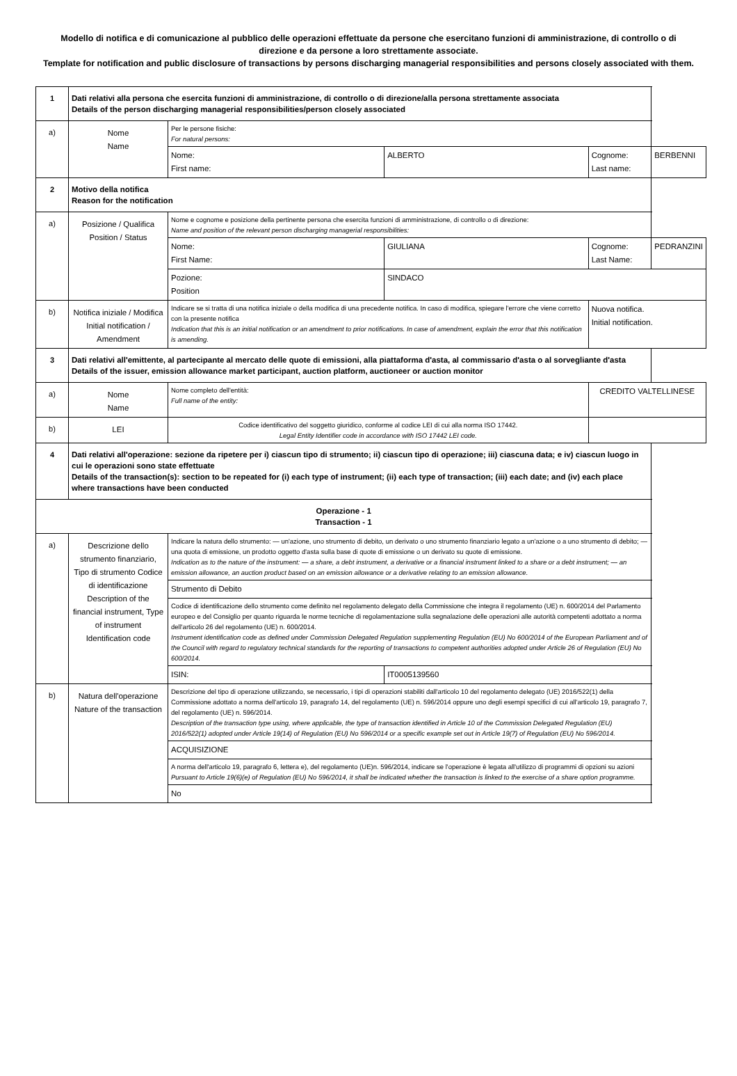Modello di notifica e di comunicazione al pubblico delle operazioni effettuate da persone che esercitano funzioni di amministrazione, di controllo o di direzione e da persone a loro strettamente associate.
Template for notification and public disclosure of transactions by persons discharging managerial responsibilities and persons closely associated with them.
| 1 | Dati relativi alla persona che esercita funzioni di amministrazione, di controllo o di direzione/alla persona strettamente associata Details of the person discharging managerial responsibilities/person closely associated | | | | |
| a) | Nome Name | Per le persone fisiche: For natural persons: | | | |
| | | Nome: First name: | ALBERTO | Cognome: Last name: | BERBENNI |
| 2 | Motivo della notifica Reason for the notification | | | | |
| a) | Posizione / Qualifica Position / Status | Nome e cognome e posizione della pertinente persona che esercita funzioni di amministrazione, di controllo o di direzione: Name and position of the relevant person discharging managerial responsibilities: | | | |
| | | Nome: First Name: | GIULIANA | Cognome: Last Name: | PEDRANZINI |
| | | Pozione: Position | SINDACO | | |
| b) | Notifica iniziale / Modifica Initial notification / Amendment | Indicare se si tratta di una notifica iniziale o della modifica di una precedente notifica. In caso di modifica, spiegare l'errore che viene corretto con la presente notifica Indication that this is an initial notification or an amendment to prior notifications. In case of amendment, explain the error that this notification is amending. | | Nuova notifica. Initial notification. | |
| 3 | Dati relativi all'emittente, al partecipante al mercato delle quote di emissioni, alla piattaforma d'asta, al commissario d'asta o al sorvegliante d'asta Details of the issuer, emission allowance market participant, auction platform, auctioneer or auction monitor | | | | |
| a) | Nome Name | Nome completo dell'entità: Full name of the entity: | | CREDITO VALTELLINESE | |
| b) | LEI | Codice identificativo del soggetto giuridico, conforme al codice LEI di cui alla norma ISO 17442. Legal Entity Identifier code in accordance with ISO 17442 LEI code. | | | |
| 4 | Dati relativi all'operazione: sezione da ripetere per i) ciascun tipo di strumento; ii) ciascun tipo di operazione; iii) ciascuna data; e iv) ciascun luogo in cui le operazioni sono state effettuate Details of the transaction(s): section to be repeated for (i) each type of instrument; (ii) each type of transaction; (iii) each date; and (iv) each place where transactions have been conducted | | | | |
| Operazione - 1 Transaction - 1 | | | | | |
| a) | Descrizione dello strumento finanziario, Tipo di strumento Codice di identificazione Description of the financial instrument, Type of instrument Identification code | Indicare la natura dello strumento: — un'azione, uno strumento di debito, un derivato o uno strumento finanziario legato a un'azione o a uno strumento di debito; — una quota di emissione, un prodotto oggetto d'asta sulla base di quote di emissione o un derivato su quote di emissione. Indication as to the nature of the instrument: — a share, a debt instrument, a derivative or a financial instrument linked to a share or a debt instrument; — an emission allowance, an auction product based on an emission allowance or a derivative relating to an emission allowance. | | | |
| | | Strumento di Debito | | | |
| | | Codice di identificazione dello strumento come definito nel regolamento delegato della Commissione che integra il regolamento (UE) n. 600/2014 del Parlamento europeo e del Consiglio per quanto riguarda le norme tecniche di regolamentazione sulla segnalazione delle operazioni alle autorità competenti adottato a norma dell'articolo 26 del regolamento (UE) n. 600/2014. Instrument identification code as defined under Commission Delegated Regulation supplementing Regulation (EU) No 600/2014 of the European Parliament and of the Council with regard to regulatory technical standards for the reporting of transactions to competent authorities adopted under Article 26 of Regulation (EU) No 600/2014. | | | |
| | | ISIN: | IT0005139560 | | |
| b) | Natura dell'operazione Nature of the transaction | Descrizione del tipo di operazione utilizzando, se necessario, i tipi di operazioni stabiliti dall'articolo 10 del regolamento delegato (UE) 2016/522(1) della Commissione adottato a norma dell'articolo 19, paragrafo 14, del regolamento (UE) n. 596/2014 oppure uno degli esempi specifici di cui all'articolo 19, paragrafo 7, del regolamento (UE) n. 596/2014. Description of the transaction type using, where applicable, the type of transaction identified in Article 10 of the Commission Delegated Regulation (EU) 2016/522(1) adopted under Article 19(14) of Regulation (EU) No 596/2014 or a specific example set out in Article 19(7) of Regulation (EU) No 596/2014. | | | |
| | | ACQUISIZIONE | | | |
| | | A norma dell'articolo 19, paragrafo 6, lettera e), del regolamento (UE)n. 596/2014, indicare se l'operazione è legata all'utilizzo di programmi di opzioni su azioni Pursuant to Article 19(6)(e) of Regulation (EU) No 596/2014, it shall be indicated whether the transaction is linked to the exercise of a share option programme. | | | |
| | | No | | | |